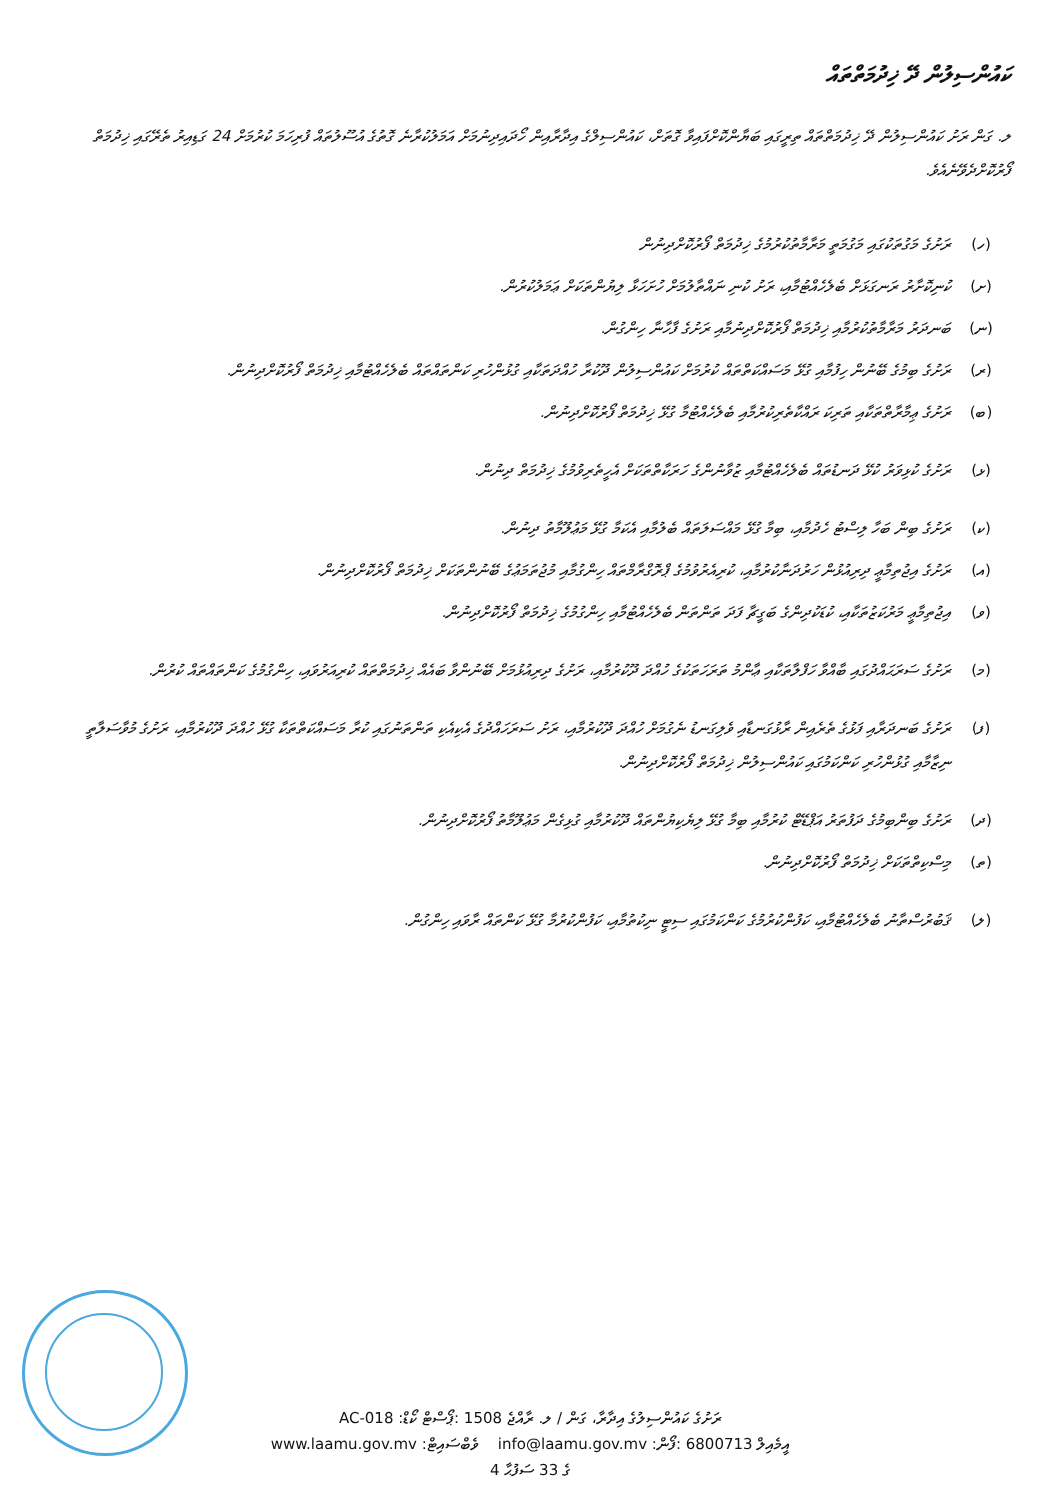ކައުންސިލުން ދޭ ޚިދުމަތްތައް
ލ. ގަން ރަށު ކައުންސިލުން ދޭ ޚިދުމަތްތައް ތިރީގައި ބަޔާންކޮށްފައިވާ ގޮތަށް، ކައުންސިލްގެ އިދާރާއިން ހޯދައިދިނުމަށް އަމަލުކުރާނެ ގޮތުގެ އުސޫލުތައް ފުރިހަމަ ކުރުމަށް 24 ގަޑިއިރު ތެރޭގައި ޚިދުމަތް ފޯރުކޮށްދެވޭނެއެވެ.
(ހ) ރަށުގެ މަގުތަކުގައި މަގުމަތީ މަރާމާތުކުރުމުގެ ޚިދުމަތް ފޯރުކޮށްދިނުން
(ށ) ކުނިކޮށާރު ރަނގަޅަށް ބެލެހެއްޓުމާއި، ރަށު ކުނި ނައްތާލުމަށް ހުށަހަޅާ ލިޔުންތަކަށް ޢަމަލުކުރުން.
(ނ) ބަނދަރު މަރާމާތުކުރުމާއި ޚިދުމަތް ފޯރުކޮށްދިނުމާއި ރަށުގެ ފާހާނާ ހިންގުން.
(ރ) ރަށުގެ ބިމުގެ ބޭނުން ހިފުމާއި ގުޅޭ މަސައްކަތްތައް ކުރުމަށް ކައުންސިލުން ދޫކުރާ ހުއްދަތަކާއި ގުޅުންހުރި ކަންތައްތައް ބެލެހެއްޓުމާއި ޚިދުމަތް ފޯރުކޮށްދިނުން.
(ބ) ރަށުގެ ޢިމާރާތްތަކާއި ތަރިކަ ރައްކާތެރިކުރުމާއި ބެލެހެއްޓުމާ ގުޅޭ ޚިދުމަތް ފޯރުކޮށްދިނުން.
(ޅ) ރަށުގެ ކުޅިވަރު ކުޅޭ ދަނޑުތައް ބެލެހެއްޓުމާއި ޒުވާނުންގެ ހަރަކާތްތަކަށް އެހީތެރިވުމުގެ ޚިދުމަތް ދިނުން.
(ކ) ރަށުގެ ބިން ބަހާ ލިސްޓު ހެދުމާއި، ބިމާ ގުޅޭ މައްސަލަތައް ބެލުމާއި އެކަމާ ގުޅޭ މަޢުލޫމާތު ދިނުން.
(އ) ރަށުގެ އިޖުތިމާޢީ ދިރިއުޅުން ހަރުދަނާކުރުމާއި، ކުރިއެރުވުމުގެ ޕްރޮގްރާމްތައް ހިންގުމާއި މުޖުތަމަޢުގެ ބޭނުންތަކަށް ޚިދުމަތް ފޯރުކޮށްދިނުން.
(ވ) އިޖުތިމާޢީ މަރުކަޒުތަކާއި، ކުޑަކުދިންގެ ބަގީޗާ ފަދަ ތަންތަން ބެލެހެއްޓުމާއި ހިންގުމުގެ ޚިދުމަތް ފޯރުކޮށްދިނުން.
(މ) ރަށުގެ ސަރަޙައްދުގައި ބާއްވާ ހަފްލާތަކާއި ޢާންމު ތަރަހަތަކުގެ ހުއްދަ ދޫކުރުމާއި، ރަށުގެ ދިރިއުޅުމަށް ބޭނުންވާ ބައެއް ޚިދުމަތްތައް ކުރިއަރުވައި، ހިންގުމުގެ ކަންތައްތައް ކުރުން.
(ފ) ރަށުގެ ބަނދަރާއި ފަޅުގެ ތެރެއިން ރާޅުގަނޑާއި ވެލިގަނޑު ނެގުމަށް ހުއްދަ ދޫކުރުމާއި، ރަށު ސަރަހައްދުގެ އެކިއެކި ތަންތަނުގައި ކުރާ މަސައްކަތްތަކާ ގުޅޭ ހުއްދަ ދޫކުރުމާއި، ރަށުގެ މުވާސަލާތީ ނިޒާމާއި ގުޅުންހުރި ކަންކަމުގައި ކައުންސިލުން ޚިދުމަތް ފޯރުކޮށްދިނުން.
(ދ) ރަށުގެ ބިންބިމުގެ ދަފުތަރު އަޕްޑޭޓް ކުރުމާއި ބިމާ ގުޅޭ ލިޔެކިޔުންތައް ދޫކުރުމާއި ގުޅިގެން މަޢުލޫމާތު ފޯރުކޮށްދިނުން.
(ތ) މިސްކިތްތަކަށް ޚިދުމަތް ފޯރުކޮށްދިނުން.
(ލ) ޤަބުރުސްތާނު ބެލެހެއްޓުމާއި، ކަފުންކުރުމުގެ ކަންކަމުގައި ސިޓީ ނިކުތުމާއި، ކަފުންކުރުމާ ގުޅޭ ކަންތައް ރާވައި ހިންގުން.
AC-018 :ރަށުގެ ކައުންސިލުގެ އިދާރާ، ގަން / ލ. ރާއްޖެ 1508 :ޕޯސްޓް ކޯޑް
www.laamu.gov.mv :ވެބްސައިޓް info@laamu.gov.mv :އީމެއިލް 6800713 :ފޯން
4 ގެ 33 ސަފުޙާ